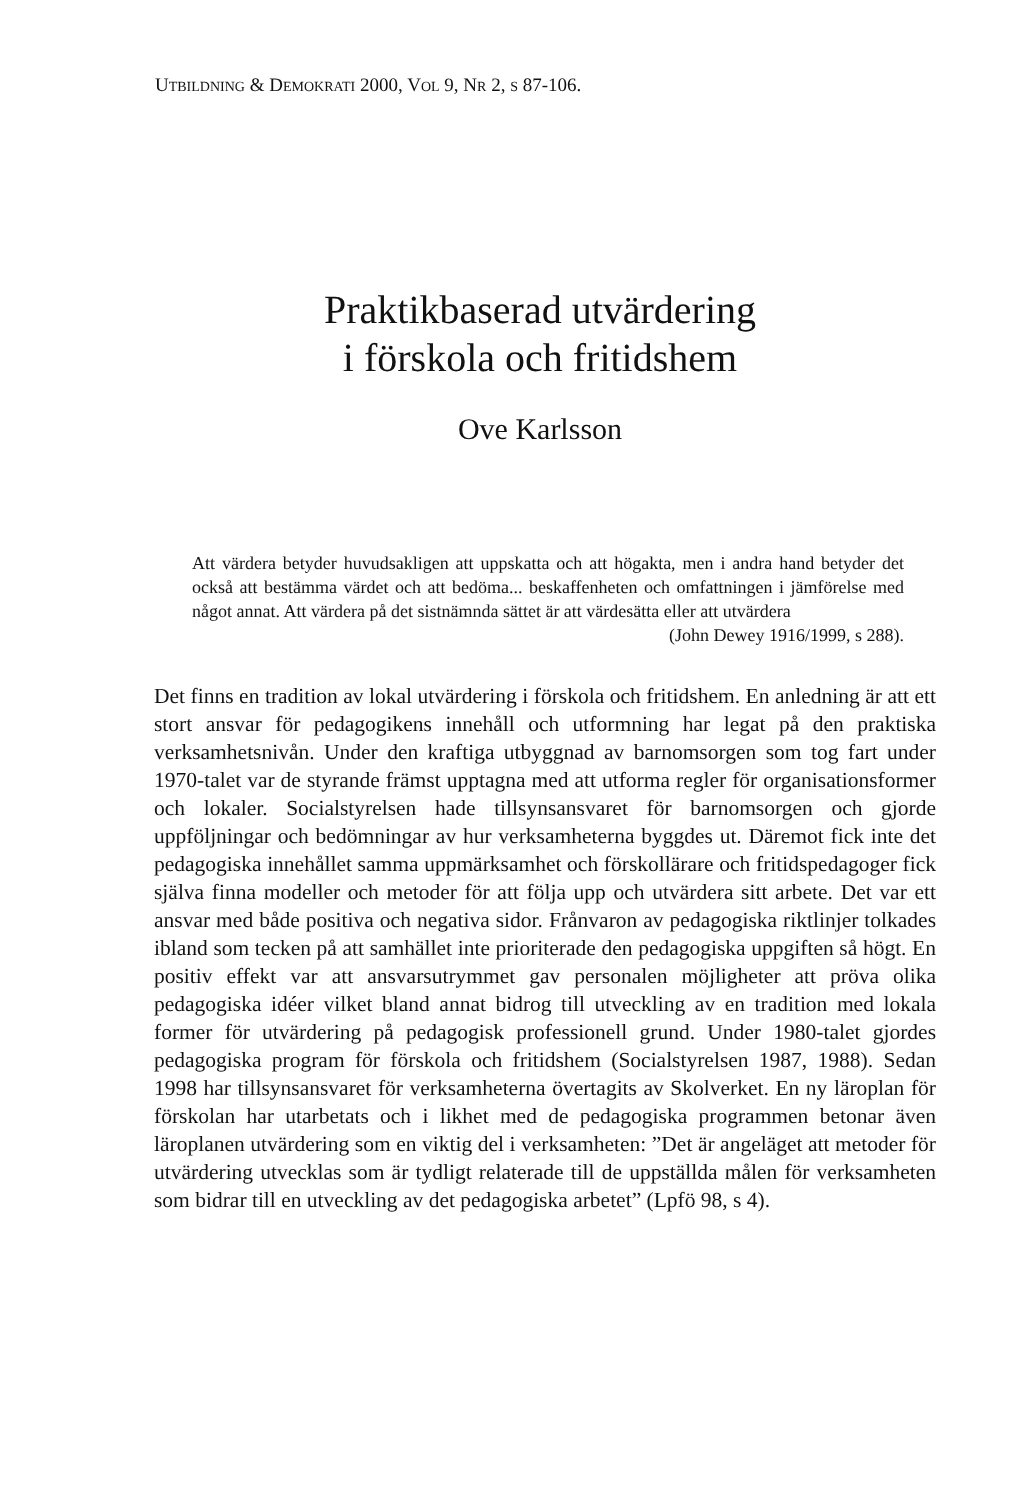UTBILDNING & DEMOKRATI 2000, VOL 9, NR 2, S 87-106.
Praktikbaserad utvärdering
i förskola och fritidshem
Ove Karlsson
Att värdera betyder huvudsakligen att uppskatta och att högakta, men i andra hand betyder det också att bestämma värdet och att bedöma... beskaffenheten och omfattningen i jämförelse med något annat. Att värdera på det sistnämnda sättet är att värdesätta eller att utvärdera
(John Dewey 1916/1999, s 288).
Det finns en tradition av lokal utvärdering i förskola och fritidshem. En anledning är att ett stort ansvar för pedagogikens innehåll och utformning har legat på den praktiska verksamhetsnivån. Under den kraftiga utbyggnad av barnomsorgen som tog fart under 1970-talet var de styrande främst upptagna med att utforma regler för organisationsformer och lokaler. Socialstyrelsen hade tillsynsansvaret för barnomsorgen och gjorde uppföljningar och bedömningar av hur verksamheterna byggdes ut. Däremot fick inte det pedagogiska innehållet samma uppmärksamhet och förskollärare och fritidspedagoger fick själva finna modeller och metoder för att följa upp och utvärdera sitt arbete. Det var ett ansvar med både positiva och negativa sidor. Frånvaron av pedagogiska riktlinjer tolkades ibland som tecken på att samhället inte prioriterade den pedagogiska uppgiften så högt. En positiv effekt var att ansvarsutrymmet gav personalen möjligheter att pröva olika pedagogiska idéer vilket bland annat bidrog till utveckling av en tradition med lokala former för utvärdering på pedagogisk professionell grund. Under 1980-talet gjordes pedagogiska program för förskola och fritidshem (Socialstyrelsen 1987, 1988). Sedan 1998 har tillsynsansvaret för verksamheterna övertagits av Skolverket. En ny läroplan för förskolan har utarbetats och i likhet med de pedagogiska programmen betonar även läroplanen utvärdering som en viktig del i verksamheten: ”Det är angeläget att metoder för utvärdering utvecklas som är tydligt relaterade till de uppställda målen för verksamheten som bidrar till en utveckling av det pedagogiska arbetet” (Lpfö 98, s 4).